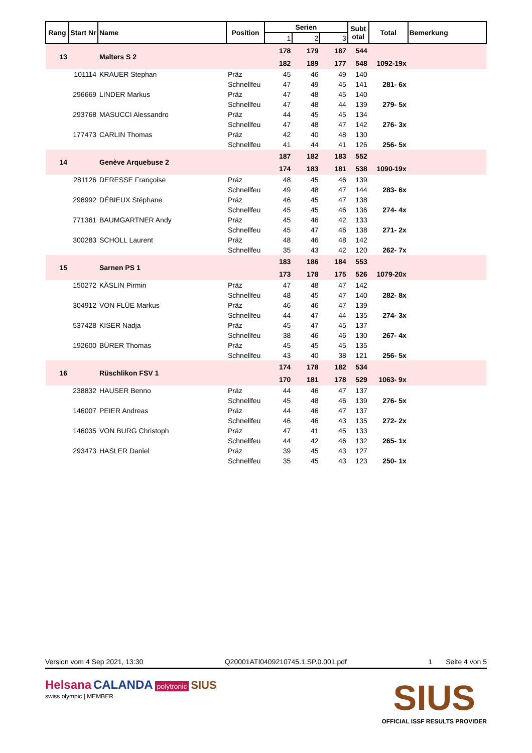| Rang | Start Nr | Name | Position | Serien | | | Subt otal | Total | Bemerkung |
| --- | --- | --- | --- | --- | --- | --- | --- | --- | --- |
| | | | | 1 | 2 | 3 | | | |
| 13 | | Malters S 2 | | 178 | 179 | 187 | 544 | | |
| | | | | 182 | 189 | 177 | 548 | 1092-19x | |
| | 101114 | KRAUER Stephan | Präz | 45 | 46 | 49 | 140 | | |
| | | | Schnellfeu | 47 | 49 | 45 | 141 | 281- 6x | |
| | 296669 | LINDER Markus | Präz | 47 | 48 | 45 | 140 | | |
| | | | Schnellfeu | 47 | 48 | 44 | 139 | 279- 5x | |
| | 293768 | MASUCCI Alessandro | Präz | 44 | 45 | 45 | 134 | | |
| | | | Schnellfeu | 47 | 48 | 47 | 142 | 276- 3x | |
| | 177473 | CARLIN Thomas | Präz | 42 | 40 | 48 | 130 | | |
| | | | Schnellfeu | 41 | 44 | 41 | 126 | 256- 5x | |
| 14 | | Genève Arquebuse 2 | | 187 | 182 | 183 | 552 | | |
| | | | | 174 | 183 | 181 | 538 | 1090-19x | |
| | 281126 | DERESSE Françoise | Präz | 48 | 45 | 46 | 139 | | |
| | | | Schnellfeu | 49 | 48 | 47 | 144 | 283- 6x | |
| | 296992 | DÉBIEUX Stéphane | Präz | 46 | 45 | 47 | 138 | | |
| | | | Schnellfeu | 45 | 45 | 46 | 136 | 274- 4x | |
| | 771361 | BAUMGARTNER Andy | Präz | 45 | 46 | 42 | 133 | | |
| | | | Schnellfeu | 45 | 47 | 46 | 138 | 271- 2x | |
| | 300283 | SCHOLL Laurent | Präz | 48 | 46 | 48 | 142 | | |
| | | | Schnellfeu | 35 | 43 | 42 | 120 | 262- 7x | |
| 15 | | Sarnen PS 1 | | 183 | 186 | 184 | 553 | | |
| | | | | 173 | 178 | 175 | 526 | 1079-20x | |
| | 150272 | KÄSLIN Pirmin | Präz | 47 | 48 | 47 | 142 | | |
| | | | Schnellfeu | 48 | 45 | 47 | 140 | 282- 8x | |
| | 304912 | VON FLÜE Markus | Präz | 46 | 46 | 47 | 139 | | |
| | | | Schnellfeu | 44 | 47 | 44 | 135 | 274- 3x | |
| | 537428 | KISER Nadja | Präz | 45 | 47 | 45 | 137 | | |
| | | | Schnellfeu | 38 | 46 | 46 | 130 | 267- 4x | |
| | 192600 | BÜRER Thomas | Präz | 45 | 45 | 45 | 135 | | |
| | | | Schnellfeu | 43 | 40 | 38 | 121 | 256- 5x | |
| 16 | | Rüschlikon FSV 1 | | 174 | 178 | 182 | 534 | | |
| | | | | 170 | 181 | 178 | 529 | 1063- 9x | |
| | 238832 | HAUSER Benno | Präz | 44 | 46 | 47 | 137 | | |
| | | | Schnellfeu | 45 | 48 | 46 | 139 | 276- 5x | |
| | 146007 | PEIER Andreas | Präz | 44 | 46 | 47 | 137 | | |
| | | | Schnellfeu | 46 | 46 | 43 | 135 | 272- 2x | |
| | 146035 | VON BURG Christoph | Präz | 47 | 41 | 45 | 133 | | |
| | | | Schnellfeu | 44 | 42 | 46 | 132 | 265- 1x | |
| | 293473 | HASLER Daniel | Präz | 39 | 45 | 43 | 127 | | |
| | | | Schnellfeu | 35 | 45 | 43 | 123 | 250- 1x | |
Version vom 4 Sep 2021, 13:30 Q20001ATI0409210745.1.SP.0.001.pdf 1 Seite 4 von 5
Helsana CALANDA polytronic SIUS
swiss olympic | MEMBER
SIUS
OFFICIAL ISSF RESULTS PROVIDER